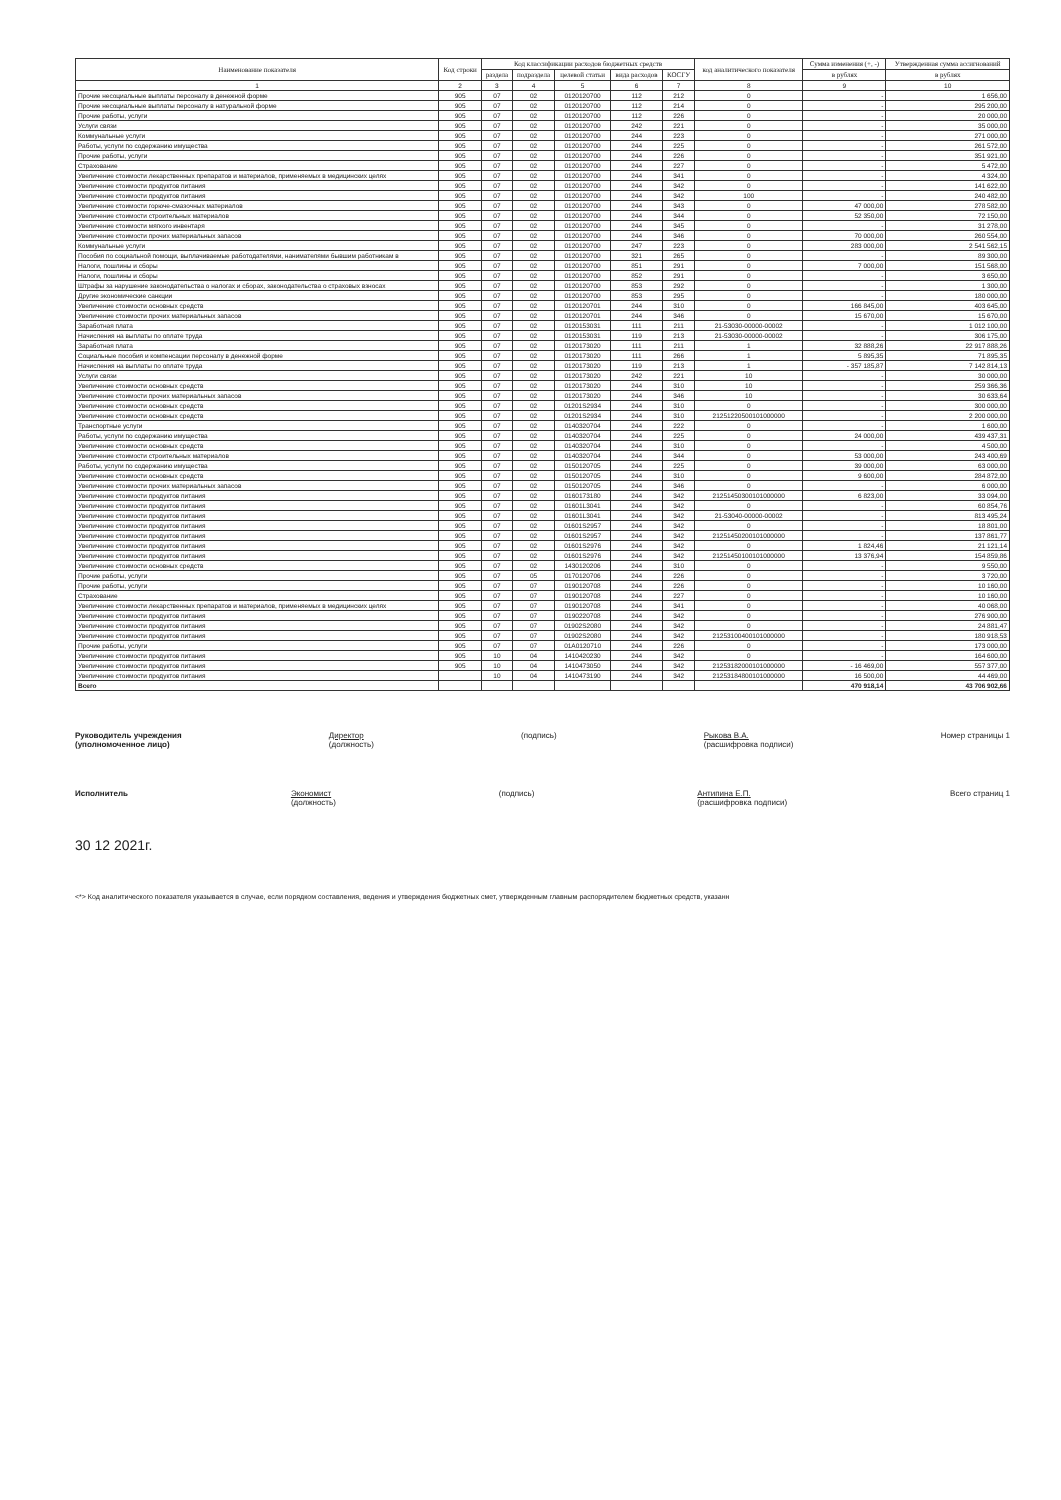| Наименование показателя | Код строки | Код классификации расходов бюджетных средств | | | | | код аналитического показателя | Сумма изменения (+, -) | Утвержденная сумма ассигнований |
| --- | --- | --- | --- | --- | --- | --- | --- | --- | --- |
| | | раздела | подраздела | целевой статьи | вида расходов | КОСГУ | | в рублях | в рублях |
| 1 | 2 | 3 | 4 | 5 | 6 | 7 | 8 | 9 | 10 |
| Прочие несоциальные выплаты персоналу в денежной форме | 905 | 07 | 02 | 0120120700 | 112 | 212 | 0 | - | 1 656,00 |
| Прочие несоциальные выплаты персоналу в натуральной форме | 905 | 07 | 02 | 0120120700 | 112 | 214 | 0 | - | 295 200,00 |
| Прочие работы, услуги | 905 | 07 | 02 | 0120120700 | 112 | 226 | 0 | - | 20 000,00 |
| Услуги связи | 905 | 07 | 02 | 0120120700 | 242 | 221 | 0 | - | 35 000,00 |
| Коммунальные услуги | 905 | 07 | 02 | 0120120700 | 244 | 223 | 0 | - | 271 000,00 |
| Работы, услуги по содержанию имущества | 905 | 07 | 02 | 0120120700 | 244 | 225 | 0 | - | 261 572,00 |
| Прочие работы, услуги | 905 | 07 | 02 | 0120120700 | 244 | 226 | 0 | - | 351 921,00 |
| Страхование | 905 | 07 | 02 | 0120120700 | 244 | 227 | 0 | - | 5 472,00 |
| Увеличение стоимости лекарственных препаратов и материалов, применяемых в медицинских целях | 905 | 07 | 02 | 0120120700 | 244 | 341 | 0 | - | 4 324,00 |
| Увеличение стоимости продуктов питания | 905 | 07 | 02 | 0120120700 | 244 | 342 | 0 | - | 141 622,00 |
| Увеличение стоимости продуктов питания | 905 | 07 | 02 | 0120120700 | 244 | 342 | 100 | - | 240 482,00 |
| Увеличение стоимости горюче-смазочных материалов | 905 | 07 | 02 | 0120120700 | 244 | 343 | 0 | 47 000,00 | 278 582,00 |
| Увеличение стоимости строительных материалов | 905 | 07 | 02 | 0120120700 | 244 | 344 | 0 | 52 350,00 | 72 150,00 |
| Увеличение стоимости мягкого инвентаря | 905 | 07 | 02 | 0120120700 | 244 | 345 | 0 | - | 31 278,00 |
| Увеличение стоимости прочих материальных запасов | 905 | 07 | 02 | 0120120700 | 244 | 346 | 0 | 70 000,00 | 260 554,00 |
| Коммунальные услуги | 905 | 07 | 02 | 0120120700 | 247 | 223 | 0 | 283 000,00 | 2 541 562,15 |
| Пособия по социальной помощи, выплачиваемые работодателями, нанимателями бывшим работникам в | 905 | 07 | 02 | 0120120700 | 321 | 265 | 0 | - | 89 300,00 |
| Налоги, пошлины и сборы | 905 | 07 | 02 | 0120120700 | 851 | 291 | 0 | 7 000,00 | 151 568,00 |
| Налоги, пошлины и сборы | 905 | 07 | 02 | 0120120700 | 852 | 291 | 0 | - | 3 650,00 |
| Штрафы за нарушение законодательства о налогах и сборах, законодательства о страховых взносах | 905 | 07 | 02 | 0120120700 | 853 | 292 | 0 | - | 1 300,00 |
| Другие экономические санкции | 905 | 07 | 02 | 0120120700 | 853 | 295 | 0 | - | 180 000,00 |
| Увеличение стоимости основных средств | 905 | 07 | 02 | 0120120701 | 244 | 310 | 0 | 166 845,00 | 403 645,00 |
| Увеличение стоимости прочих материальных запасов | 905 | 07 | 02 | 0120120701 | 244 | 346 | 0 | 15 670,00 | 15 670,00 |
| Заработная плата | 905 | 07 | 02 | 0120153031 | 111 | 211 | 21-53030-00000-00002 | - | 1 012 100,00 |
| Начисления на выплаты по оплате труда | 905 | 07 | 02 | 0120153031 | 119 | 213 | 21-53030-00000-00002 | - | 306 175,00 |
| Заработная плата | 905 | 07 | 02 | 0120173020 | 111 | 211 | 1 | 32 888,26 | 22 917 888,26 |
| Социальные пособия и компенсации персоналу в денежной форме | 905 | 07 | 02 | 0120173020 | 111 | 266 | 1 | 5 895,35 | 71 895,35 |
| Начисления на выплаты по оплате труда | 905 | 07 | 02 | 0120173020 | 119 | 213 | 1 | - 357 185,87 | 7 142 814,13 |
| Услуги связи | 905 | 07 | 02 | 0120173020 | 242 | 221 | 10 | - | 30 000,00 |
| Увеличение стоимости основных средств | 905 | 07 | 02 | 0120173020 | 244 | 310 | 10 | - | 259 366,36 |
| Увеличение стоимости прочих материальных запасов | 905 | 07 | 02 | 0120173020 | 244 | 346 | 10 | - | 30 633,64 |
| Увеличение стоимости основных средств | 905 | 07 | 02 | 01201S2934 | 244 | 310 | 0 | - | 300 000,00 |
| Увеличение стоимости основных средств | 905 | 07 | 02 | 01201S2934 | 244 | 310 | 21251220500101000000 | - | 2 200 000,00 |
| Транспортные услуги | 905 | 07 | 02 | 0140320704 | 244 | 222 | 0 | - | 1 600,00 |
| Работы, услуги по содержанию имущества | 905 | 07 | 02 | 0140320704 | 244 | 225 | 0 | 24 000,00 | 439 437,31 |
| Увеличение стоимости основных средств | 905 | 07 | 02 | 0140320704 | 244 | 310 | 0 | - | 4 500,00 |
| Увеличение стоимости строительных материалов | 905 | 07 | 02 | 0140320704 | 244 | 344 | 0 | 53 000,00 | 243 400,69 |
| Работы, услуги по содержанию имущества | 905 | 07 | 02 | 0150120705 | 244 | 225 | 0 | 39 000,00 | 63 000,00 |
| Увеличение стоимости основных средств | 905 | 07 | 02 | 0150120705 | 244 | 310 | 0 | 9 600,00 | 284 872,00 |
| Увеличение стоимости прочих материальных запасов | 905 | 07 | 02 | 0150120705 | 244 | 346 | 0 | - | 6 000,00 |
| Увеличение стоимости продуктов питания | 905 | 07 | 02 | 0160173180 | 244 | 342 | 21251450300101000000 | 6 823,00 | 33 094,00 |
| Увеличение стоимости продуктов питания | 905 | 07 | 02 | 01601L3041 | 244 | 342 | 0 | - | 60 854,76 |
| Увеличение стоимости продуктов питания | 905 | 07 | 02 | 01601L3041 | 244 | 342 | 21-53040-00000-00002 | - | 813 495,24 |
| Увеличение стоимости продуктов питания | 905 | 07 | 02 | 01601S2957 | 244 | 342 | 0 | - | 18 801,00 |
| Увеличение стоимости продуктов питания | 905 | 07 | 02 | 01601S2957 | 244 | 342 | 21251450200101000000 | - | 137 861,77 |
| Увеличение стоимости продуктов питания | 905 | 07 | 02 | 01601S2976 | 244 | 342 | 0 | 1 824,46 | 21 121,14 |
| Увеличение стоимости продуктов питания | 905 | 07 | 02 | 01601S2976 | 244 | 342 | 21251450100101000000 | 13 376,94 | 154 859,86 |
| Увеличение стоимости основных средств | 905 | 07 | 02 | 1430120206 | 244 | 310 | 0 | - | 9 550,00 |
| Прочие работы, услуги | 905 | 07 | 05 | 0170120706 | 244 | 226 | 0 | - | 3 720,00 |
| Прочие работы, услуги | 905 | 07 | 07 | 0190120708 | 244 | 226 | 0 | - | 10 160,00 |
| Страхование | 905 | 07 | 07 | 0190120708 | 244 | 227 | 0 | - | 10 160,00 |
| Увеличение стоимости лекарственных препаратов и материалов, применяемых в медицинских целях | 905 | 07 | 07 | 0190120708 | 244 | 341 | 0 | - | 40 068,00 |
| Увеличение стоимости продуктов питания | 905 | 07 | 07 | 0190220708 | 244 | 342 | 0 | - | 276 900,00 |
| Увеличение стоимости продуктов питания | 905 | 07 | 07 | 01902S2080 | 244 | 342 | 0 | - | 24 881,47 |
| Увеличение стоимости продуктов питания | 905 | 07 | 07 | 01902S2080 | 244 | 342 | 21253100400101000000 | - | 180 918,53 |
| Прочие работы, услуги | 905 | 07 | 07 | 01A0120710 | 244 | 226 | 0 | - | 173 000,00 |
| Увеличение стоимости продуктов питания | 905 | 10 | 04 | 1410420230 | 244 | 342 | 0 | - | 164 600,00 |
| Увеличение стоимости продуктов питания | 905 | 10 | 04 | 1410473050 | 244 | 342 | 21253182000101000000 | - 16 469,00 | 557 377,00 |
| Увеличение стоимости продуктов питания | | 10 | 04 | 1410473190 | 244 | 342 | 21253184800101000000 | 16 500,00 | 44 469,00 |
| Всего | | | | | | | | 470 918,14 | 43 706 902,66 |
Руководитель учреждения
(уполномоченное лицо)
Директор
(должность)
(подпись) Рыкова В.А.
(расшифровка подписи)
Номер страницы 1
Исполнитель Экономист
(должность)
(подпись) Антипина Е.П.
(расшифровка подписи)
Всего страниц 1
30 12 2021г.
<*> Код аналитического показателя указывается в случае, если порядком составления, ведения и утверждения бюджетных смет, утвержденным главным распорядителем бюджетных средств, указанн